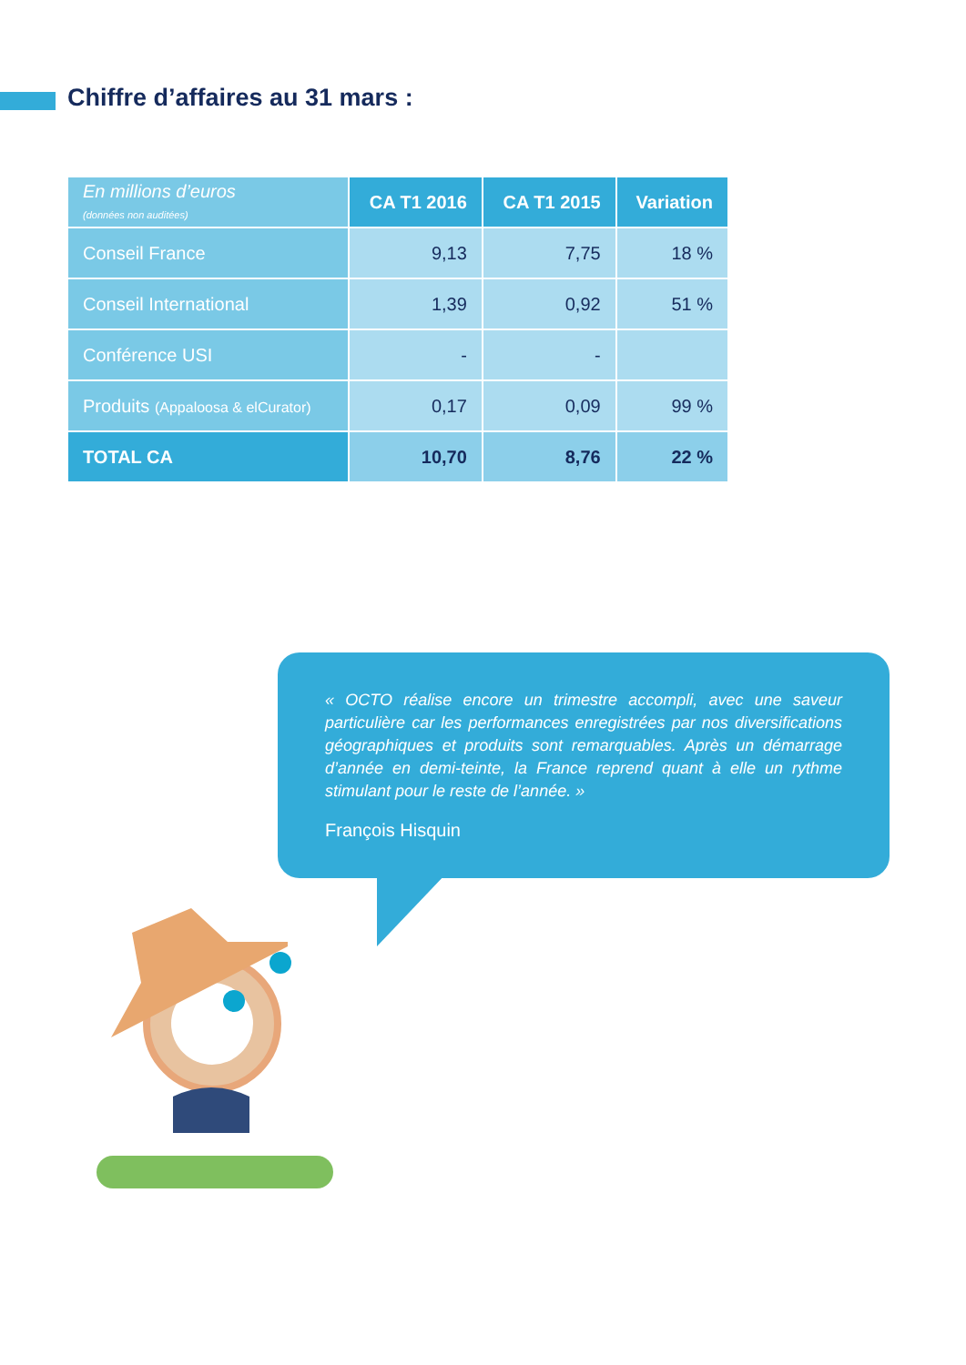Chiffre d’affaires au 31 mars :
| En millions d’euros (données non auditées) | CA T1 2016 | CA T1 2015 | Variation |
| --- | --- | --- | --- |
| Conseil France | 9,13 | 7,75 | 18 % |
| Conseil International | 1,39 | 0,92 | 51 % |
| Conférence USI | - | - | |
| Produits (Appaloosa & elCurator) | 0,17 | 0,09 | 99 % |
| TOTAL CA | 10,70 | 8,76 | 22 % |
« OCTO réalise encore un trimestre accompli, avec une saveur particulière car les performances enregistrées par nos diversifications géographiques et produits sont remarquables. Après un démarrage d’année en demi-teinte, la France reprend quant à elle un rythme stimulant pour le reste de l’année. »
François Hisquin